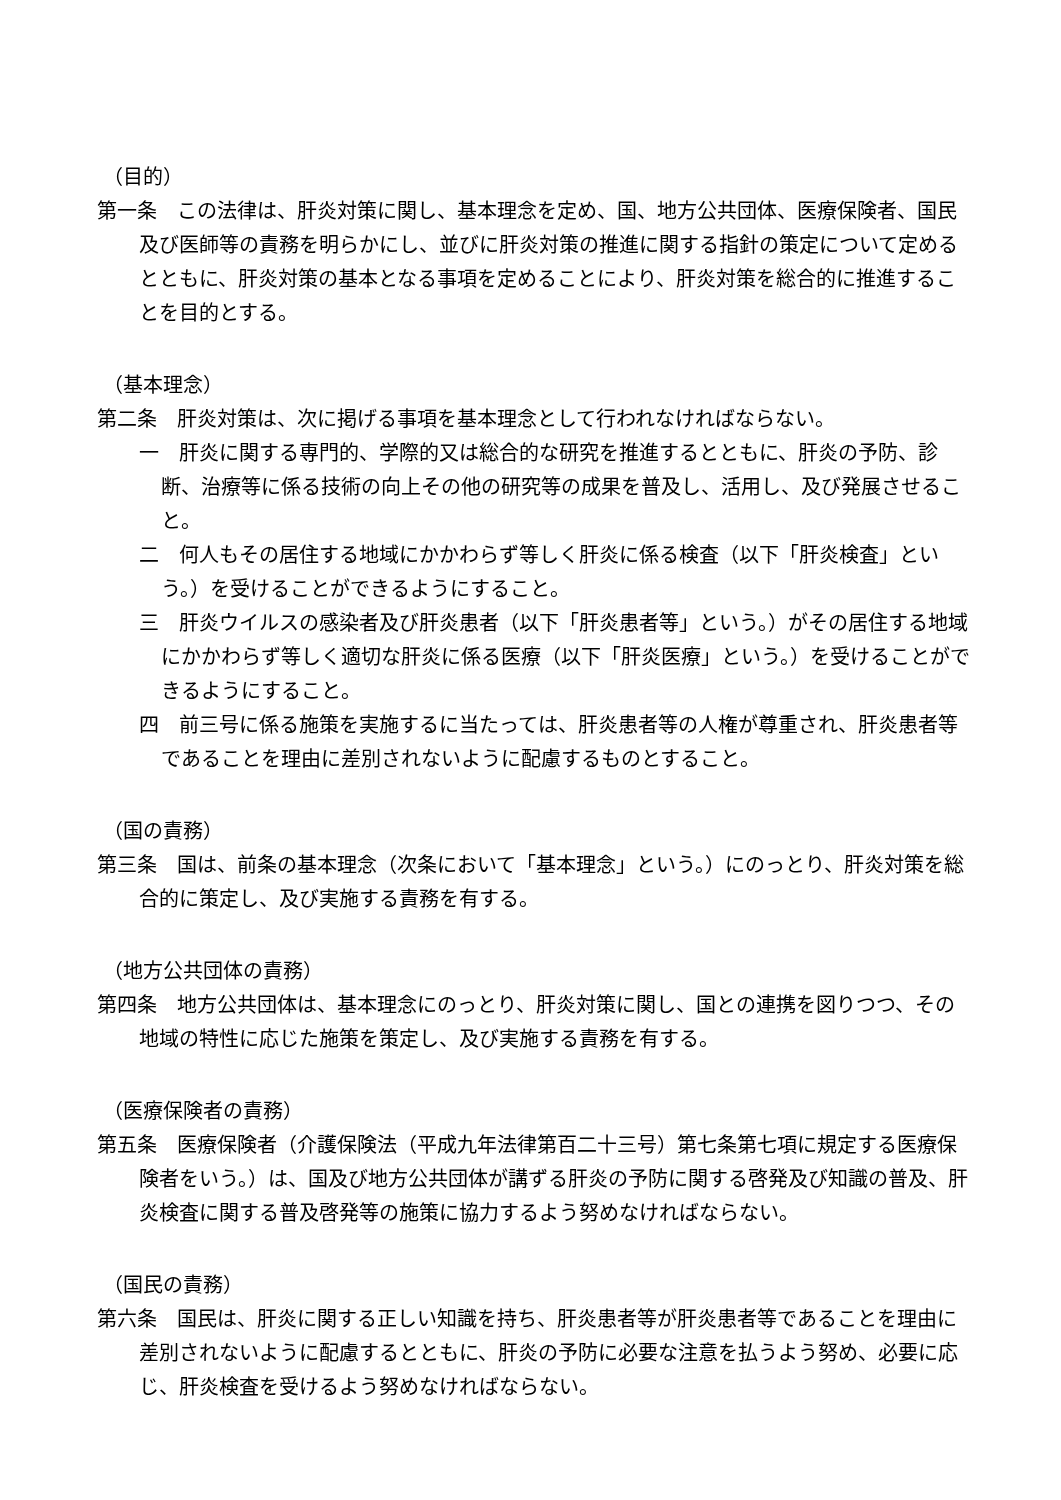（目的）
第一条　この法律は、肝炎対策に関し、基本理念を定め、国、地方公共団体、医療保険者、国民及び医師等の責務を明らかにし、並びに肝炎対策の推進に関する指針の策定について定めるとともに、肝炎対策の基本となる事項を定めることにより、肝炎対策を総合的に推進することを目的とする。
（基本理念）
第二条　肝炎対策は、次に掲げる事項を基本理念として行われなければならない。
一　肝炎に関する専門的、学際的又は総合的な研究を推進するとともに、肝炎の予防、診断、治療等に係る技術の向上その他の研究等の成果を普及し、活用し、及び発展させること。
二　何人もその居住する地域にかかわらず等しく肝炎に係る検査（以下「肝炎検査」という。）を受けることができるようにすること。
三　肝炎ウイルスの感染者及び肝炎患者（以下「肝炎患者等」という。）がその居住する地域にかかわらず等しく適切な肝炎に係る医療（以下「肝炎医療」という。）を受けることができるようにすること。
四　前三号に係る施策を実施するに当たっては、肝炎患者等の人権が尊重され、肝炎患者等であることを理由に差別されないように配慮するものとすること。
（国の責務）
第三条　国は、前条の基本理念（次条において「基本理念」という。）にのっとり、肝炎対策を総合的に策定し、及び実施する責務を有する。
（地方公共団体の責務）
第四条　地方公共団体は、基本理念にのっとり、肝炎対策に関し、国との連携を図りつつ、その地域の特性に応じた施策を策定し、及び実施する責務を有する。
（医療保険者の責務）
第五条　医療保険者（介護保険法（平成九年法律第百二十三号）第七条第七項に規定する医療保険者をいう。）は、国及び地方公共団体が講ずる肝炎の予防に関する啓発及び知識の普及、肝炎検査に関する普及啓発等の施策に協力するよう努めなければならない。
（国民の責務）
第六条　国民は、肝炎に関する正しい知識を持ち、肝炎患者等が肝炎患者等であることを理由に差別されないように配慮するとともに、肝炎の予防に必要な注意を払うよう努め、必要に応じ、肝炎検査を受けるよう努めなければならない。